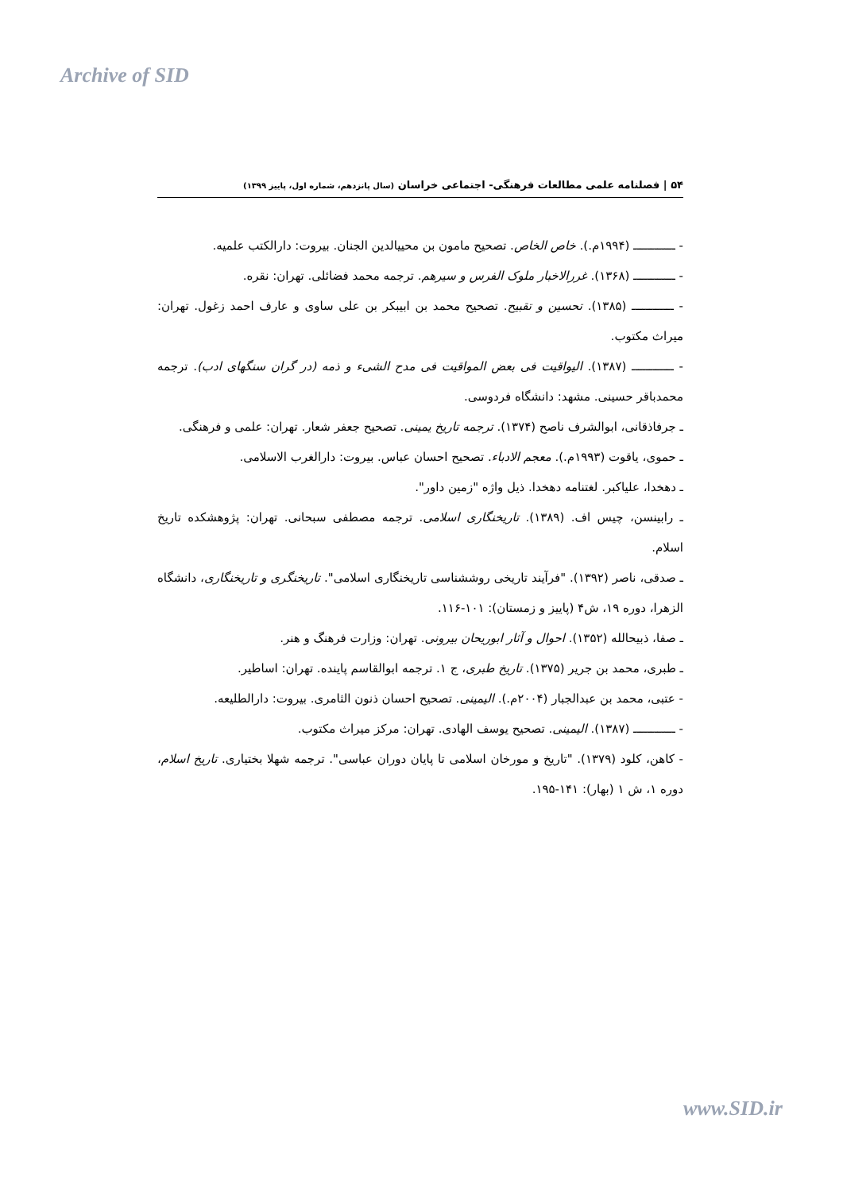Archive of SID
۵۴ | فصلنامه علمی مطالعات فرهنگی- اجتماعی خراسان (سال پانزدهم، شماره اول، پاییز ۱۳۹۹)
- ــــــــــــ (۱۹۹۴م.). خاص الخاص. تصحیح مامون بن محییالدین الجنان. بیروت: دارالکتب علمیه.
- ــــــــــــ (۱۳۶۸). غررالاخبار ملوک الفرس و سیرهم. ترجمه محمد فضائلی. تهران: نقره.
- ــــــــــــ (۱۳۸۵). تحسین و تقبیح. تصحیح محمد بن ابیبکر بن علی ساوی و عارف احمد زغول. تهران: میراث مکتوب.
- ــــــــــــ (۱۳۸۷). الیواقیت فی بعض المواقیت فی مدح الشیء و ذمه (در گران سنگهای ادب). ترجمه محمدباقر حسینی. مشهد: دانشگاه فردوسی.
ـ جرفاذقانی، ابوالشرف ناصح (۱۳۷۴). ترجمه تاریخ یمینی. تصحیح جعفر شعار. تهران: علمی و فرهنگی.
ـ حموی، یاقوت (۱۹۹۳م.). معجم الادباء. تصحیح احسان عباس. بیروت: دارالغرب الاسلامی.
ـ دهخدا، علیاکبر. لغتنامه دهخدا. ذیل واژه "زمین داور".
ـ رابینسن، چیس اف. (۱۳۸۹). تاریخنگاری اسلامی. ترجمه مصطفی سبحانی. تهران: پژوهشکده تاریخ اسلام.
ـ صدقی، ناصر (۱۳۹۲). "فرآیند تاریخی روششناسی تاریخنگاری اسلامی". تاریخنگری و تاریخنگاری، دانشگاه الزهرا، دوره ۱۹، ش۴ (پاییز و زمستان): ۱۰۱-۱۱۶.
ـ صفا، ذبیحالله (۱۳۵۲). احوال و آثار ابوریحان بیرونی. تهران: وزارت فرهنگ و هنر.
ـ طبری، محمد بن جریر (۱۳۷۵). تاریخ طبری، ج ۱. ترجمه ابوالقاسم پاینده. تهران: اساطیر.
- عتبی، محمد بن عبدالجبار (۲۰۰۴م.). الیمینی. تصحیح احسان ذنون الثامری. بیروت: دارالطلیعه.
- ــــــــــــ (۱۳۸۷). الیمینی. تصحیح یوسف الهادی. تهران: مرکز میراث مکتوب.
- کاهن، کلود (۱۳۷۹). "تاریخ و مورخان اسلامی تا پایان دوران عباسی". ترجمه شهلا بختیاری. تاریخ اسلام، دوره ۱، ش ۱ (بهار): ۱۴۱-۱۹۵.
www.SID.ir